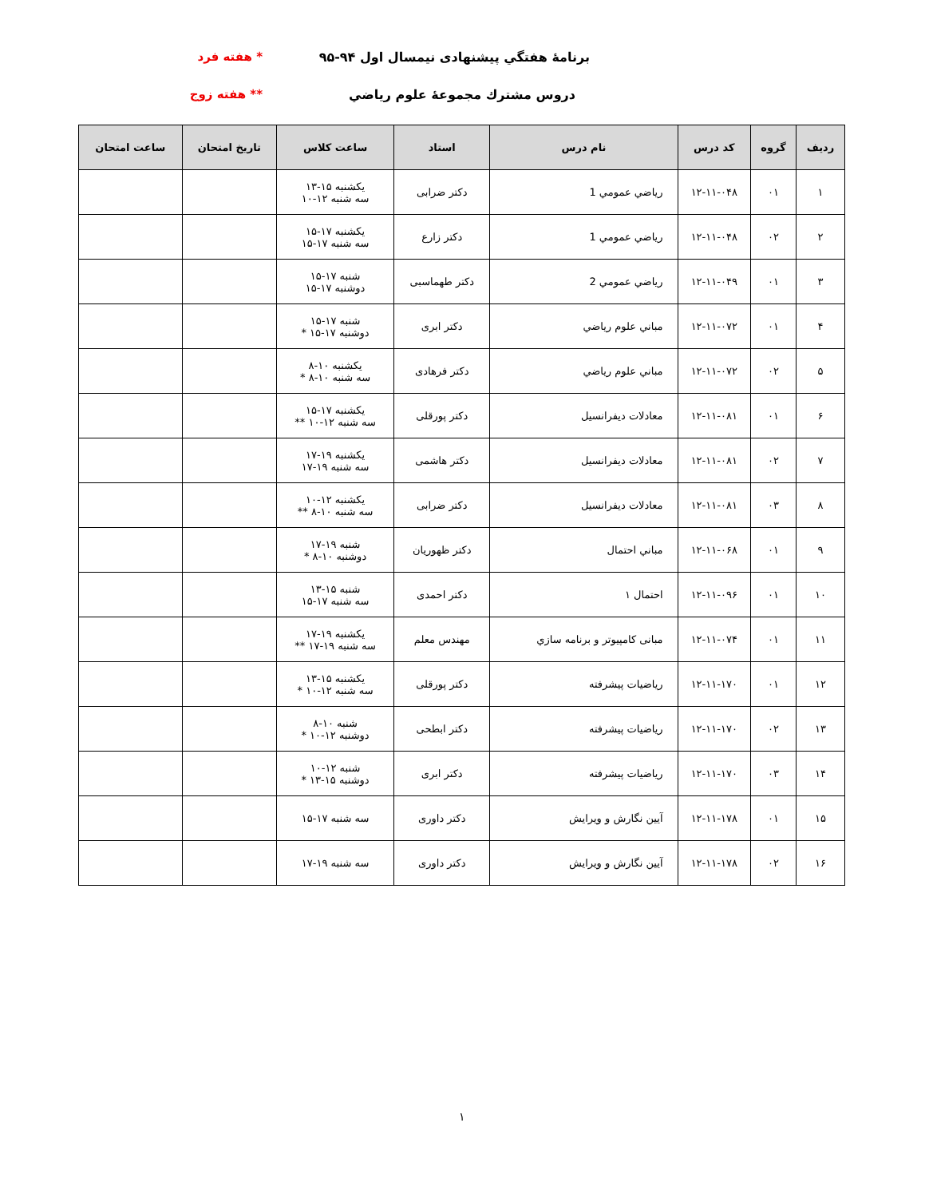برنامهٔ هفتگي پيشنهادی نيمسال اول ۹۴-۹۵ * هفته فرد
دروس مشترك مجموعهٔ علوم رياضي ** هفته زوج
| رديف | گروه | كد درس | نام درس | استاد | ساعت كلاس | تاريخ امتحان | ساعت امتحان |
| --- | --- | --- | --- | --- | --- | --- | --- |
| ۱ | ۰۱ | ۱۲-۱۱-۰۴۸ | رياضي عمومي 1 | دكتر ضرابی | يكشنبه ۱۵-۱۳ سه شنبه ۱۲-۱۰ | | |
| ۲ | ۰۲ | ۱۲-۱۱-۰۴۸ | رياضي عمومي 1 | دكتر زارع | يكشنبه ۱۷-۱۵ سه شنبه ۱۷-۱۵ | | |
| ۳ | ۰۱ | ۱۲-۱۱-۰۴۹ | رياضي عمومي 2 | دكتر طهماسبی | شنبه ۱۷-۱۵ دوشنبه ۱۷-۱۵ | | |
| ۴ | ۰۱ | ۱۲-۱۱-۰۷۲ | مباني علوم رياضي | دكتر ابری | شنبه ۱۷-۱۵ دوشنبه ۱۷-۱۵ * | | |
| ۵ | ۰۲ | ۱۲-۱۱-۰۷۲ | مباني علوم رياضي | دكتر فرهادی | يكشنبه ۱۰-۸ سه شنبه ۱۰-۸ * | | |
| ۶ | ۰۱ | ۱۲-۱۱-۰۸۱ | معادلات ديفرانسيل | دكتر پورقلی | يكشنبه ۱۷-۱۵ سه شنبه ۱۲-۱۰ ** | | |
| ۷ | ۰۲ | ۱۲-۱۱-۰۸۱ | معادلات ديفرانسيل | دكتر هاشمی | يكشنبه ۱۹-۱۷ سه شنبه ۱۹-۱۷ | | |
| ۸ | ۰۳ | ۱۲-۱۱-۰۸۱ | معادلات ديفرانسيل | دكتر ضرابی | يكشنبه ۱۲-۱۰ سه شنبه ۱۰-۸ ** | | |
| ۹ | ۰۱ | ۱۲-۱۱-۰۶۸ | مباني احتمال | دكتر ظهوريان | شنبه ۱۹-۱۷ دوشنبه ۱۰-۸ * | | |
| ۱۰ | ۰۱ | ۱۲-۱۱-۰۹۶ | احتمال ۱ | دكتر احمدی | شنبه ۱۵-۱۳ سه شنبه ۱۷-۱۵ | | |
| ۱۱ | ۰۱ | ۱۲-۱۱-۰۷۴ | مبانی كامپيوتر و برنامه سازي | مهندس معلم | يكشنبه ۱۹-۱۷ سه شنبه ۱۹-۱۷ ** | | |
| ۱۲ | ۰۱ | ۱۲-۱۱-۱۷۰ | رياضيات پيشرفته | دكتر پورقلی | يكشنبه ۱۵-۱۳ سه شنبه ۱۲-۱۰ * | | |
| ۱۳ | ۰۲ | ۱۲-۱۱-۱۷۰ | رياضيات پيشرفته | دكتر ابطحی | شنبه ۱۰-۸ دوشنبه ۱۲-۱۰ * | | |
| ۱۴ | ۰۳ | ۱۲-۱۱-۱۷۰ | رياضيات پيشرفته | دكتر ابری | شنبه ۱۲-۱۰ دوشنبه ۱۵-۱۳ * | | |
| ۱۵ | ۰۱ | ۱۲-۱۱-۱۷۸ | آيين نگارش و ويرايش | دكتر داوری | سه شنبه ۱۷-۱۵ | | |
| ۱۶ | ۰۲ | ۱۲-۱۱-۱۷۸ | آيين نگارش و ويرايش | دكتر داوری | سه شنبه ۱۹-۱۷ | | |
۱